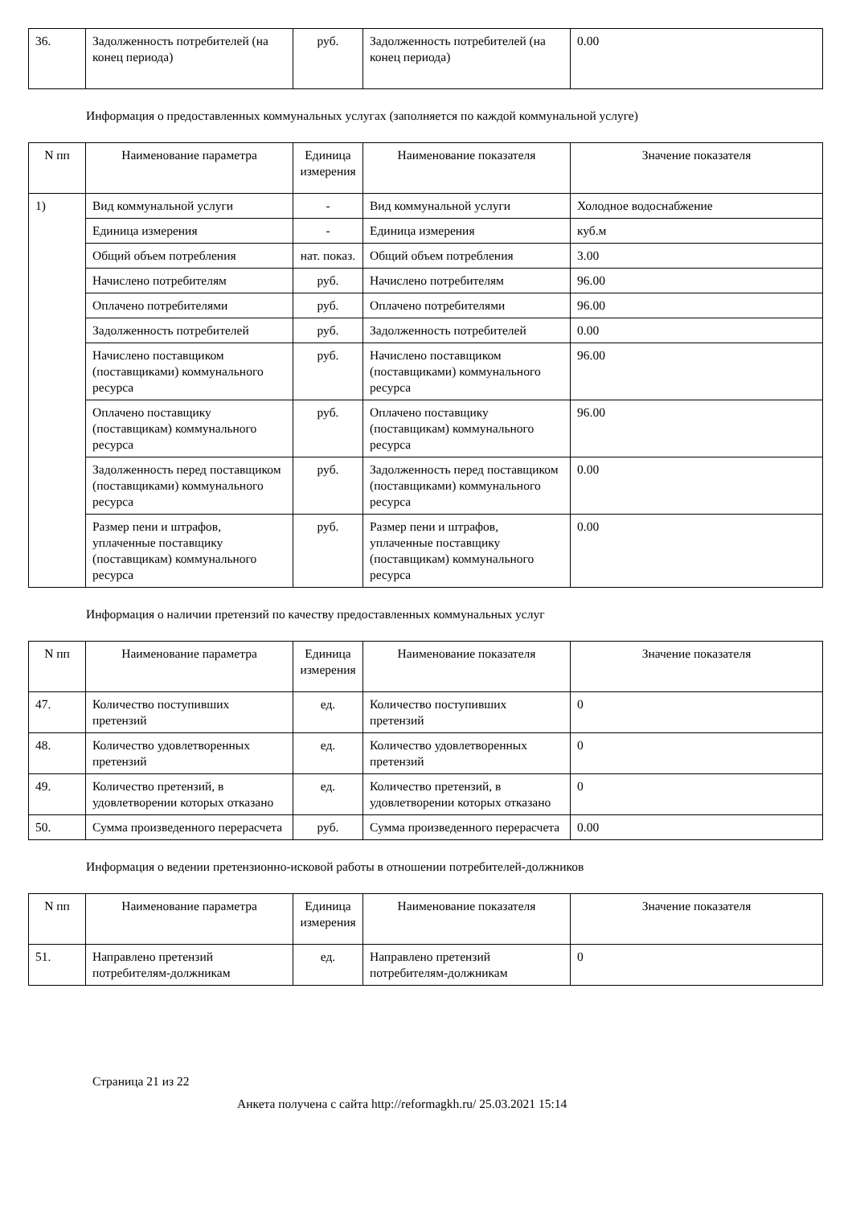| 36. | Задолженность потребителей (на конец периода) | руб. | Задолженность потребителей (на конец периода) | 0.00 |
Информация о предоставленных коммунальных услугах (заполняется по каждой коммунальной услуге)
| N пп | Наименование параметра | Единица измерения | Наименование показателя | Значение показателя |
| --- | --- | --- | --- | --- |
| 1) | Вид коммунальной услуги | - | Вид коммунальной услуги | Холодное водоснабжение |
| | Единица измерения | - | Единица измерения | куб.м |
| | Общий объем потребления | нат. показ. | Общий объем потребления | 3.00 |
| | Начислено потребителям | руб. | Начислено потребителям | 96.00 |
| | Оплачено потребителями | руб. | Оплачено потребителями | 96.00 |
| | Задолженность потребителей | руб. | Задолженность потребителей | 0.00 |
| | Начислено поставщиком (поставщиками) коммунального ресурса | руб. | Начислено поставщиком (поставщиками) коммунального ресурса | 96.00 |
| | Оплачено поставщику (поставщикам) коммунального ресурса | руб. | Оплачено поставщику (поставщикам) коммунального ресурса | 96.00 |
| | Задолженность перед поставщиком (поставщиками) коммунального ресурса | руб. | Задолженность перед поставщиком (поставщиками) коммунального ресурса | 0.00 |
| | Размер пени и штрафов, уплаченные поставщику (поставщикам) коммунального ресурса | руб. | Размер пени и штрафов, уплаченные поставщику (поставщикам) коммунального ресурса | 0.00 |
Информация о наличии претензий по качеству предоставленных коммунальных услуг
| N пп | Наименование параметра | Единица измерения | Наименование показателя | Значение показателя |
| --- | --- | --- | --- | --- |
| 47. | Количество поступивших претензий | ед. | Количество поступивших претензий | 0 |
| 48. | Количество удовлетворенных претензий | ед. | Количество удовлетворенных претензий | 0 |
| 49. | Количество претензий, в удовлетворении которых отказано | ед. | Количество претензий, в удовлетворении которых отказано | 0 |
| 50. | Сумма произведенного перерасчета | руб. | Сумма произведенного перерасчета | 0.00 |
Информация о ведении претензионно-исковой работы в отношении потребителей-должников
| N пп | Наименование параметра | Единица измерения | Наименование показателя | Значение показателя |
| --- | --- | --- | --- | --- |
| 51. | Направлено претензий потребителям-должникам | ед. | Направлено претензий потребителям-должникам | 0 |
Страница 21 из 22
Анкета получена с сайта http://reformagkh.ru/ 25.03.2021 15:14